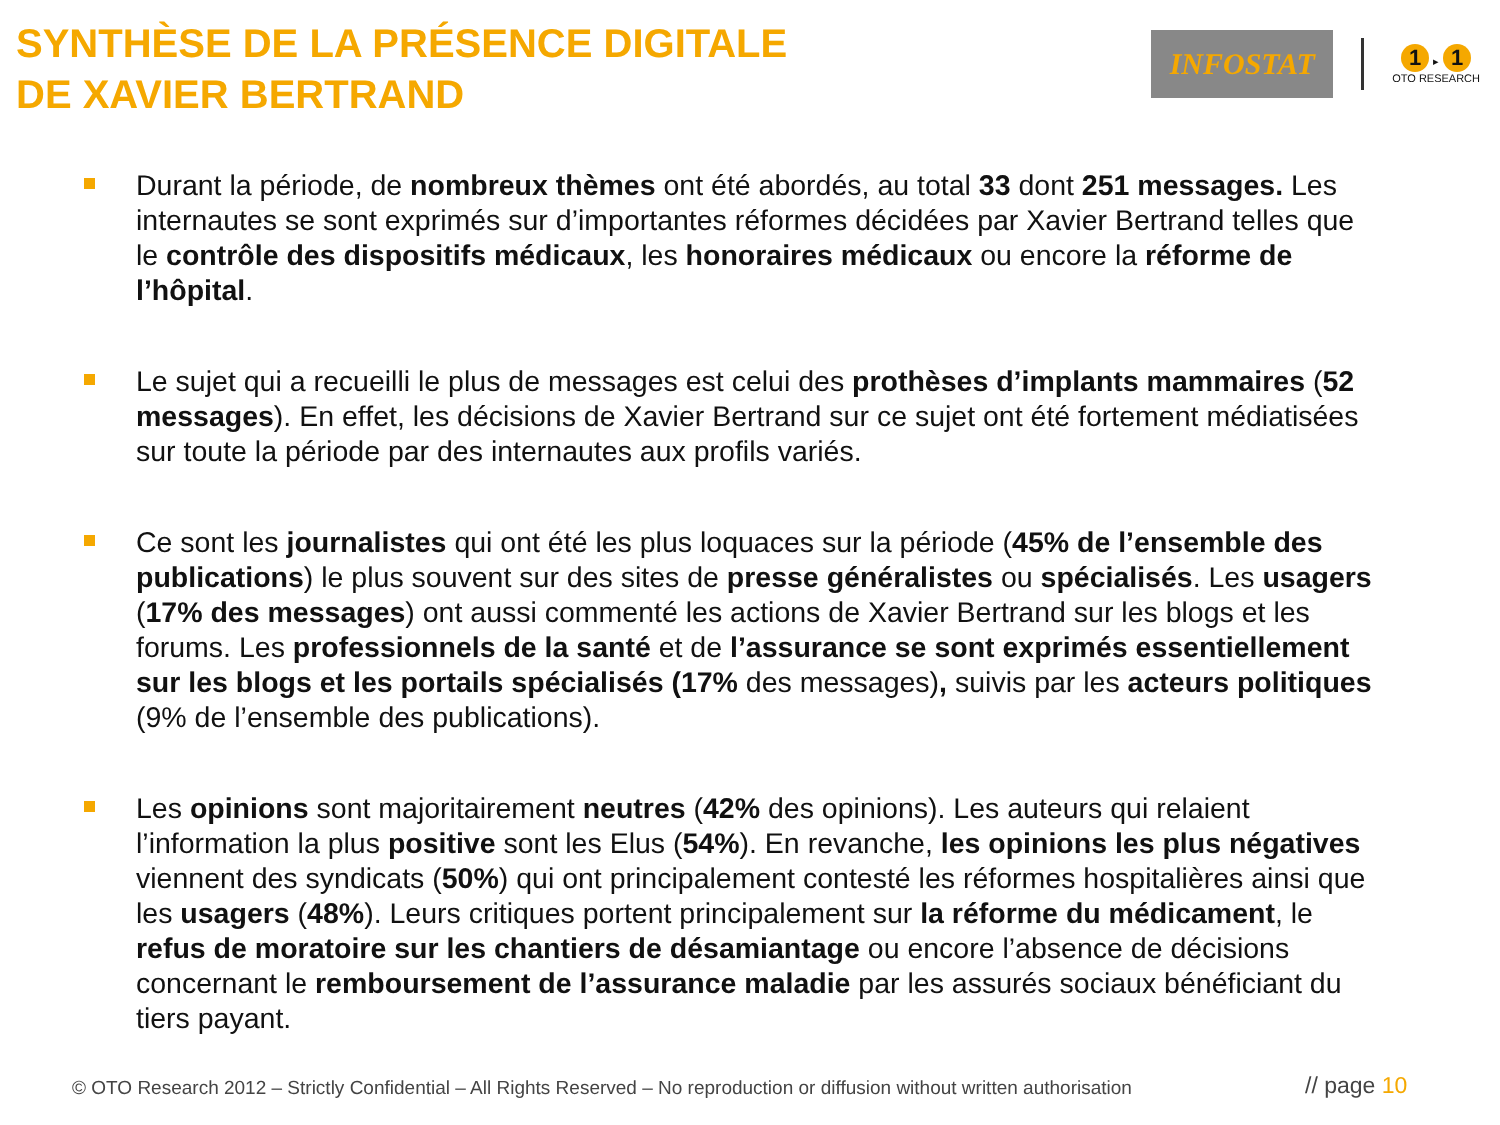SYNTHÈSE DE LA PRÉSENCE DIGITALE
DE XAVIER BERTRAND
INFOSTAT
1 ▸ 1
OTO RESEARCH
Durant la période, de nombreux thèmes ont été abordés, au total 33 dont 251 messages. Les internautes se sont exprimés sur d’importantes réformes décidées par Xavier Bertrand telles que le contrôle des dispositifs médicaux, les honoraires médicaux ou encore la réforme de l’hôpital.
Le sujet qui a recueilli le plus de messages est celui des prothèses d’implants mammaires (52 messages). En effet, les décisions de Xavier Bertrand sur ce sujet ont été fortement médiatisées sur toute la période par des internautes aux profils variés.
Ce sont les journalistes qui ont été les plus loquaces sur la période (45% de l’ensemble des publications) le plus souvent sur des sites de presse généralistes ou spécialisés. Les usagers (17% des messages) ont aussi commenté les actions de Xavier Bertrand sur les blogs et les forums. Les professionnels de la santé et de l’assurance se sont exprimés essentiellement sur les blogs et les portails spécialisés (17% des messages), suivis par les acteurs politiques (9% de l’ensemble des publications).
Les opinions sont majoritairement neutres (42% des opinions). Les auteurs qui relaient l’information la plus positive sont les Elus (54%). En revanche, les opinions les plus négatives viennent des syndicats (50%) qui ont principalement contesté les réformes hospitalières ainsi que les usagers (48%). Leurs critiques portent principalement sur la réforme du médicament, le refus de moratoire sur les chantiers de désamiantage ou encore l’absence de décisions concernant le remboursement de l’assurance maladie par les assurés sociaux bénéficiant du tiers payant.
© OTO Research 2012 – Strictly Confidential – All Rights Reserved – No reproduction or diffusion without written authorisation
// page 10